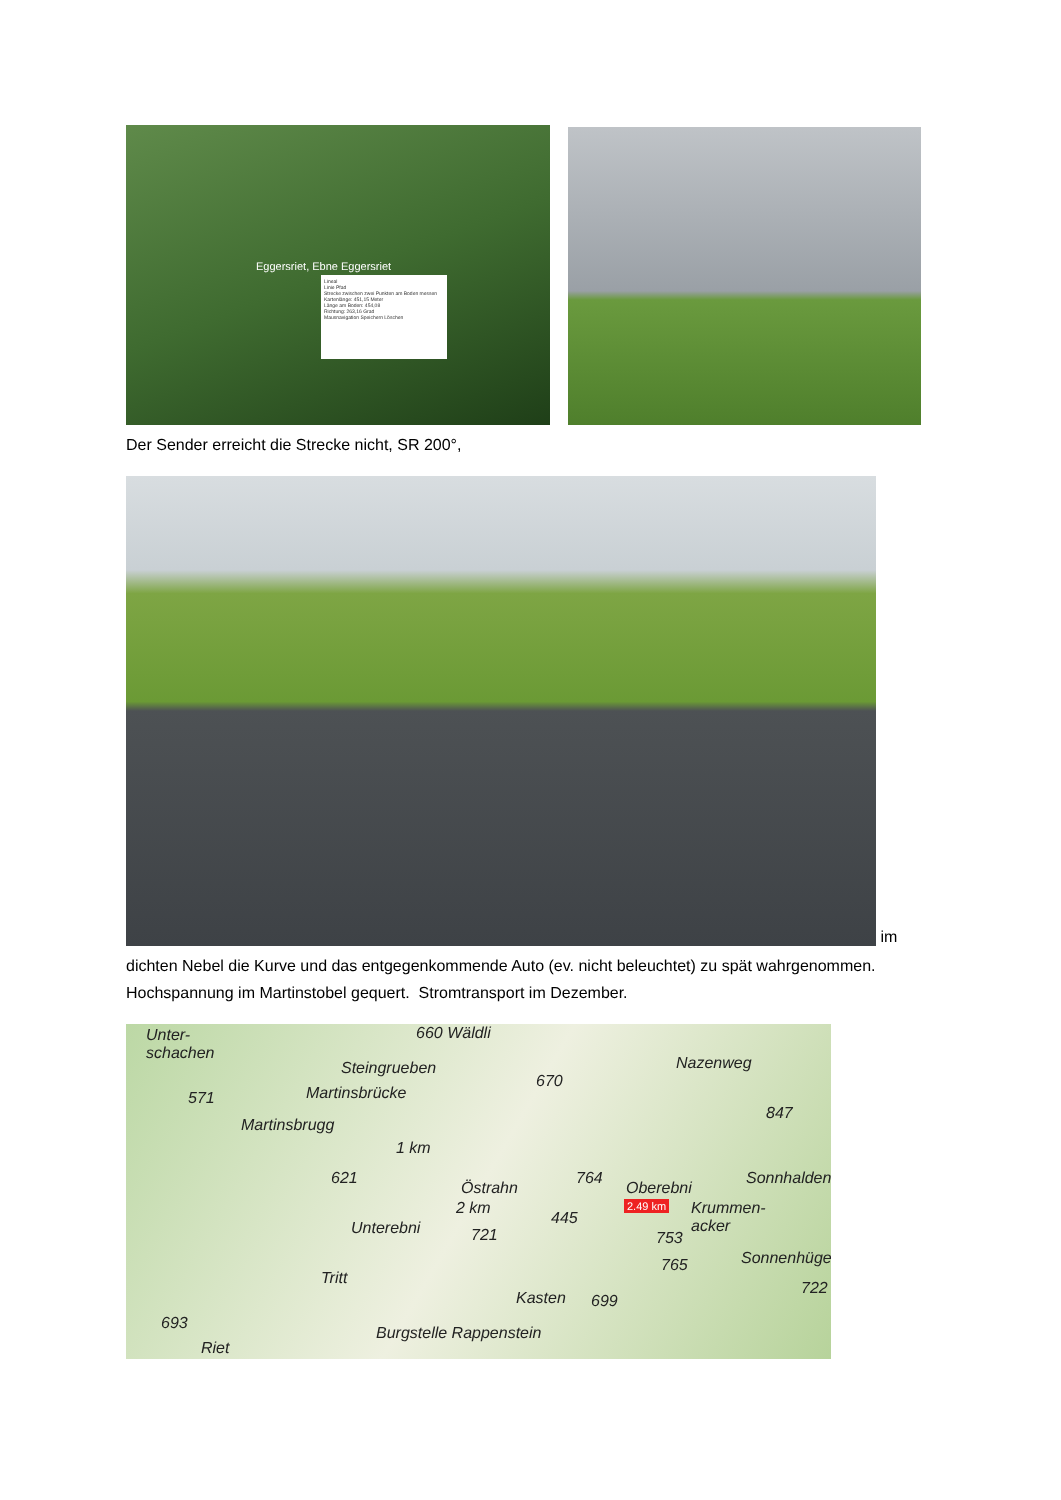Eggersriet, Ebne Eggersriet
Lineal
Linie Pfad
Strecke zwischen zwei Punkten am Boden messen
Kartenlänge: 451,15 Meter
Länge am Boden: 454,08
Richtung: 263,16 Grad
Mausnavigation Speichern Löschen
Der Sender erreicht die Strecke nicht, SR 200°,
im
dichten Nebel die Kurve und das entgegenkommende Auto (ev. nicht beleuchtet) zu spät wahrgenommen. Hochspannung im Martinstobel gequert. Stromtransport im Dezember.
Unter-
schachen
660 Wäldli
Steingrueben
670
Nazenweg
571 Martinsbrücke
847
Martinsbrugg
1 km
621 764
Östrahn Oberebni
Sonnhalden
2 km
445
2.49 km Krummen-
acker Unterebni 721 753
765 Sonnenhügel
Tritt
722
Kasten 699
693
Burgstelle Rappenstein
Riet